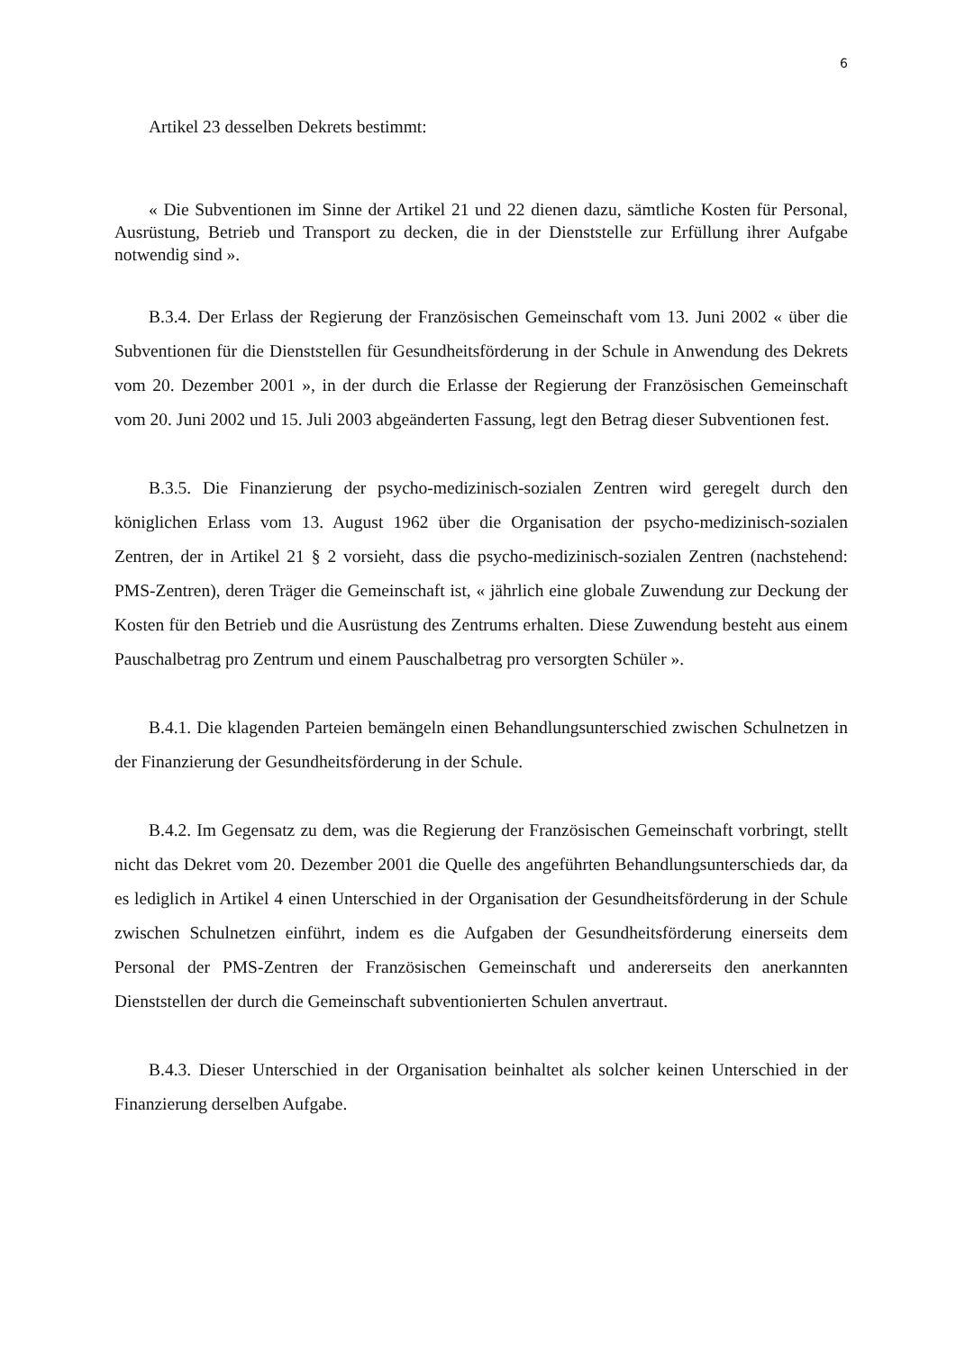6
Artikel 23 desselben Dekrets bestimmt:
« Die Subventionen im Sinne der Artikel 21 und 22 dienen dazu, sämtliche Kosten für Personal, Ausrüstung, Betrieb und Transport zu decken, die in der Dienststelle zur Erfüllung ihrer Aufgabe notwendig sind ».
B.3.4. Der Erlass der Regierung der Französischen Gemeinschaft vom 13. Juni 2002 « über die Subventionen für die Dienststellen für Gesundheitsförderung in der Schule in Anwendung des Dekrets vom 20. Dezember 2001 », in der durch die Erlasse der Regierung der Französischen Gemeinschaft vom 20. Juni 2002 und 15. Juli 2003 abgeänderten Fassung, legt den Betrag dieser Subventionen fest.
B.3.5. Die Finanzierung der psycho-medizinisch-sozialen Zentren wird geregelt durch den königlichen Erlass vom 13. August 1962 über die Organisation der psycho-medizinisch-sozialen Zentren, der in Artikel 21 § 2 vorsieht, dass die psycho-medizinisch-sozialen Zentren (nachstehend: PMS-Zentren), deren Träger die Gemeinschaft ist, « jährlich eine globale Zuwendung zur Deckung der Kosten für den Betrieb und die Ausrüstung des Zentrums erhalten. Diese Zuwendung besteht aus einem Pauschalbetrag pro Zentrum und einem Pauschalbetrag pro versorgten Schüler ».
B.4.1. Die klagenden Parteien bemängeln einen Behandlungsunterschied zwischen Schulnetzen in der Finanzierung der Gesundheitsförderung in der Schule.
B.4.2. Im Gegensatz zu dem, was die Regierung der Französischen Gemeinschaft vorbringt, stellt nicht das Dekret vom 20. Dezember 2001 die Quelle des angeführten Behandlungsunterschieds dar, da es lediglich in Artikel 4 einen Unterschied in der Organisation der Gesundheitsförderung in der Schule zwischen Schulnetzen einführt, indem es die Aufgaben der Gesundheitsförderung einerseits dem Personal der PMS-Zentren der Französischen Gemeinschaft und andererseits den anerkannten Dienststellen der durch die Gemeinschaft subventionierten Schulen anvertraut.
B.4.3. Dieser Unterschied in der Organisation beinhaltet als solcher keinen Unterschied in der Finanzierung derselben Aufgabe.